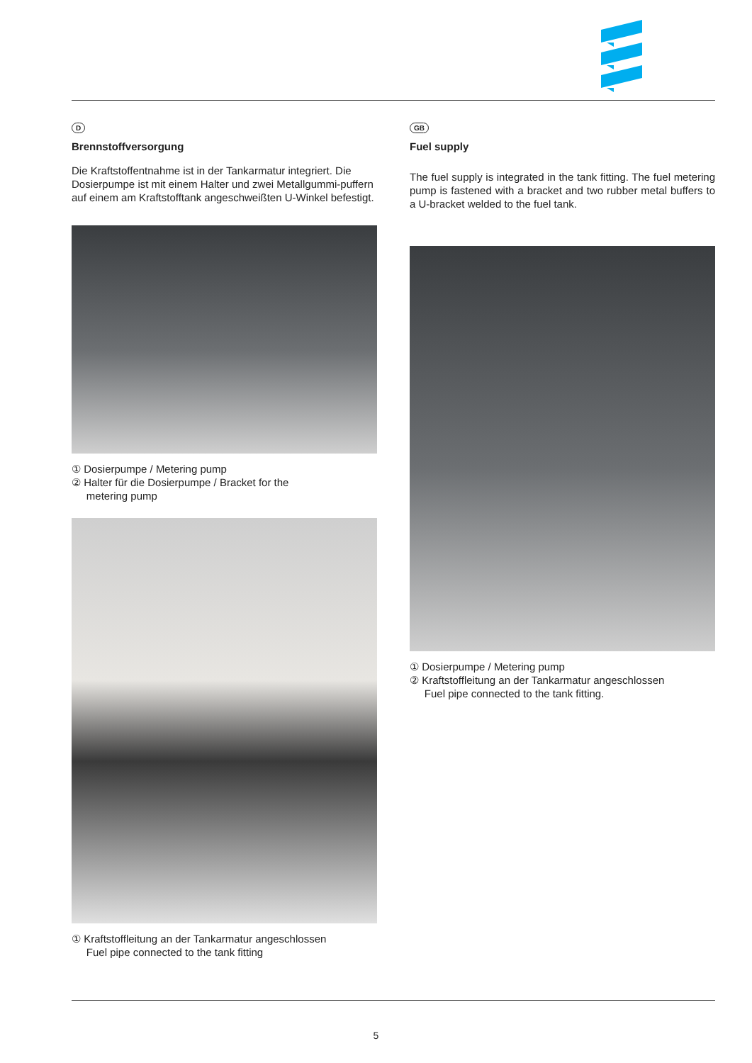D
Brennstoffversorgung
Die Kraftstoffentnahme ist in der Tankarmatur integriert. Die Dosierpumpe ist mit einem Halter und zwei Metallgummi-puffern auf einem am Kraftstofftank angeschweißten U-Winkel befestigt.
① Dosierpumpe / Metering pump
② Halter für die Dosierpumpe / Bracket for the
metering pump
① Kraftstoffleitung an der Tankarmatur angeschlossen
Fuel pipe connected to the tank fitting
GB
Fuel supply
The fuel supply is integrated in the tank fitting. The fuel metering pump is fastened with a bracket and two rubber metal buffers to a U-bracket welded to the fuel tank.
① Dosierpumpe / Metering pump
② Kraftstoffleitung an der Tankarmatur angeschlossen
Fuel pipe connected to the tank fitting.
5